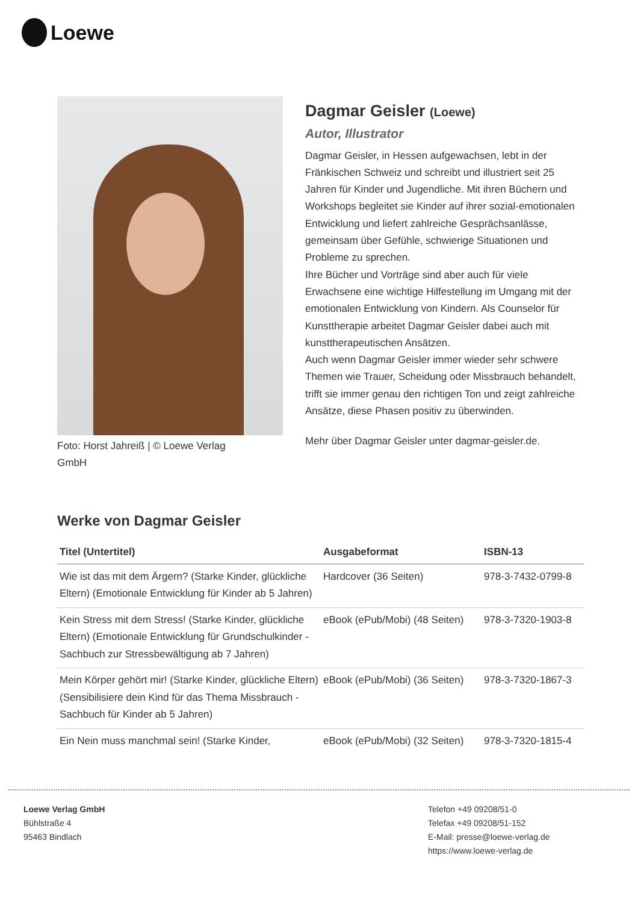Loewe
Foto: Horst Jahreiß | © Loewe Verlag GmbH
Dagmar Geisler (Loewe)
Autor, Illustrator
Dagmar Geisler, in Hessen aufgewachsen, lebt in der Fränkischen Schweiz und schreibt und illustriert seit 25 Jahren für Kinder und Jugendliche. Mit ihren Büchern und Workshops begleitet sie Kinder auf ihrer sozial-emotionalen Entwicklung und liefert zahlreiche Gesprächsanlässe, gemeinsam über Gefühle, schwierige Situationen und Probleme zu sprechen.
Ihre Bücher und Vorträge sind aber auch für viele Erwachsene eine wichtige Hilfestellung im Umgang mit der emotionalen Entwicklung von Kindern. Als Counselor für Kunsttherapie arbeitet Dagmar Geisler dabei auch mit kunsttherapeutischen Ansätzen.
Auch wenn Dagmar Geisler immer wieder sehr schwere Themen wie Trauer, Scheidung oder Missbrauch behandelt, trifft sie immer genau den richtigen Ton und zeigt zahlreiche Ansätze, diese Phasen positiv zu überwinden.
Mehr über Dagmar Geisler unter dagmar-geisler.de.
Werke von Dagmar Geisler
| Titel (Untertitel) | Ausgabeformat | ISBN-13 |
| --- | --- | --- |
| Wie ist das mit dem Ärgern? (Starke Kinder, glückliche Eltern) (Emotionale Entwicklung für Kinder ab 5 Jahren) | Hardcover (36 Seiten) | 978-3-7432-0799-8 |
| Kein Stress mit dem Stress! (Starke Kinder, glückliche Eltern) (Emotionale Entwicklung für Grundschulkinder - Sachbuch zur Stressbewältigung ab 7 Jahren) | eBook (ePub/Mobi) (48 Seiten) | 978-3-7320-1903-8 |
| Mein Körper gehört mir! (Starke Kinder, glückliche Eltern) (Sensibilisiere dein Kind für das Thema Missbrauch - Sachbuch für Kinder ab 5 Jahren) | eBook (ePub/Mobi) (36 Seiten) | 978-3-7320-1867-3 |
| Ein Nein muss manchmal sein! (Starke Kinder, | eBook (ePub/Mobi) (32 Seiten) | 978-3-7320-1815-4 |
Loewe Verlag GmbH
Bühlstraße 4
95463 Bindlach
Telefon +49 09208/51-0
Telefax +49 09208/51-152
E-Mail: presse@loewe-verlag.de
https://www.loewe-verlag.de